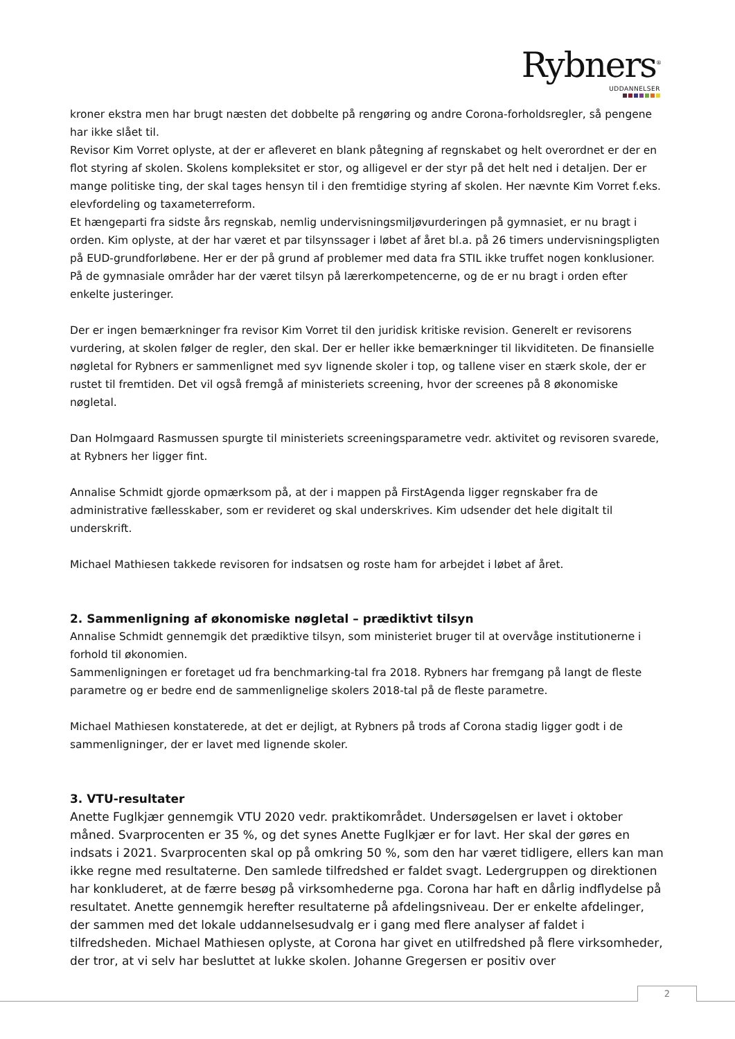Rybners<sup>®</sup>
UDDANNELSER
kroner ekstra men har brugt næsten det dobbelte på rengøring og andre Corona-forholdsregler, så pengene har ikke slået til.
Revisor Kim Vorret oplyste, at der er afleveret en blank påtegning af regnskabet og helt overordnet er der en flot styring af skolen. Skolens kompleksitet er stor, og alligevel er der styr på det helt ned i detaljen. Der er mange politiske ting, der skal tages hensyn til i den fremtidige styring af skolen. Her nævnte Kim Vorret f.eks. elevfordeling og taxameterreform.
Et hængeparti fra sidste års regnskab, nemlig undervisningsmiljøvurderingen på gymnasiet, er nu bragt i orden. Kim oplyste, at der har været et par tilsynssager i løbet af året bl.a. på 26 timers undervisningspligten på EUD-grundforløbene. Her er der på grund af problemer med data fra STIL ikke truffet nogen konklusioner. På de gymnasiale områder har der været tilsyn på lærerkompetencerne, og de er nu bragt i orden efter enkelte justeringer.
Der er ingen bemærkninger fra revisor Kim Vorret til den juridisk kritiske revision. Generelt er revisorens vurdering, at skolen følger de regler, den skal. Der er heller ikke bemærkninger til likviditeten. De finansielle nøgletal for Rybners er sammenlignet med syv lignende skoler i top, og tallene viser en stærk skole, der er rustet til fremtiden. Det vil også fremgå af ministeriets screening, hvor der screenes på 8 økonomiske nøgletal.
Dan Holmgaard Rasmussen spurgte til ministeriets screeningsparametre vedr. aktivitet og revisoren svarede, at Rybners her ligger fint.
Annalise Schmidt gjorde opmærksom på, at der i mappen på FirstAgenda ligger regnskaber fra de administrative fællesskaber, som er revideret og skal underskrives. Kim udsender det hele digitalt til underskrift.
Michael Mathiesen takkede revisoren for indsatsen og roste ham for arbejdet i løbet af året.
2. Sammenligning af økonomiske nøgletal – prædiktivt tilsyn
Annalise Schmidt gennemgik det prædiktive tilsyn, som ministeriet bruger til at overvåge institutionerne i forhold til økonomien.
Sammenligningen er foretaget ud fra benchmarking-tal fra 2018. Rybners har fremgang på langt de fleste parametre og er bedre end de sammenlignelige skolers 2018-tal på de fleste parametre.
Michael Mathiesen konstaterede, at det er dejligt, at Rybners på trods af Corona stadig ligger godt i de sammenligninger, der er lavet med lignende skoler.
3. VTU-resultater
Anette Fuglkjær gennemgik VTU 2020 vedr. praktikområdet. Undersøgelsen er lavet i oktober måned. Svarprocenten er 35 %, og det synes Anette Fuglkjær er for lavt. Her skal der gøres en indsats i 2021. Svarprocenten skal op på omkring 50 %, som den har været tidligere, ellers kan man ikke regne med resultaterne. Den samlede tilfredshed er faldet svagt. Ledergruppen og direktionen har konkluderet, at de færre besøg på virksomhederne pga. Corona har haft en dårlig indflydelse på resultatet. Anette gennemgik herefter resultaterne på afdelingsniveau. Der er enkelte afdelinger, der sammen med det lokale uddannelsesudvalg er i gang med flere analyser af faldet i tilfredsheden. Michael Mathiesen oplyste, at Corona har givet en utilfredshed på flere virksomheder, der tror, at vi selv har besluttet at lukke skolen. Johanne Gregersen er positiv over
2